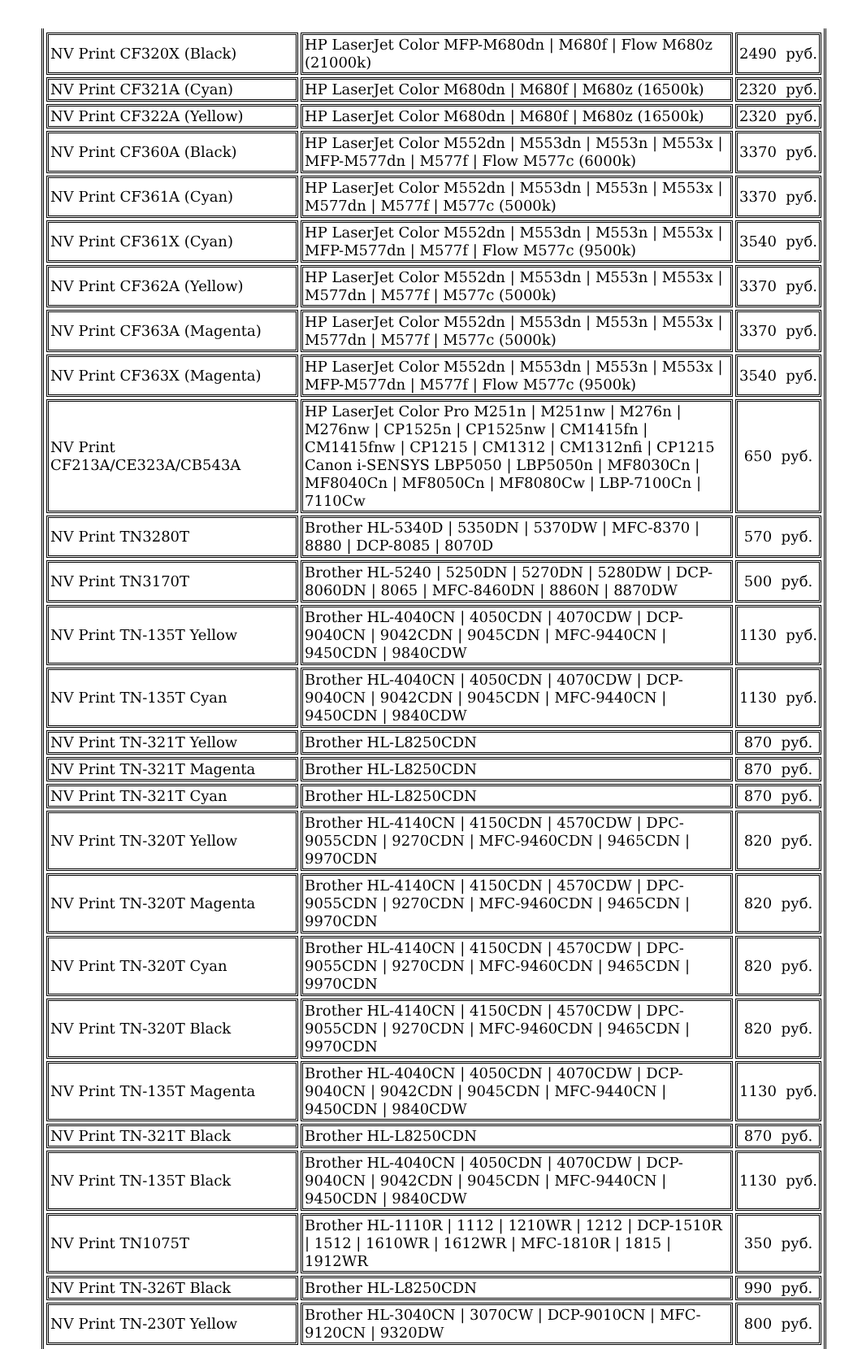| NV Print CF320X (Black) | HP LaserJet Color MFP-M680dn / M680f / Flow M680z (21000k) | 2490 руб. |
| NV Print CF321A (Cyan) | HP LaserJet Color M680dn / M680f / M680z (16500k) | 2320 руб. |
| NV Print CF322A (Yellow) | HP LaserJet Color M680dn / M680f / M680z (16500k) | 2320 руб. |
| NV Print CF360A (Black) | HP LaserJet Color M552dn / M553dn / M553n / M553x / MFP-M577dn / M577f / Flow M577c (6000k) | 3370 руб. |
| NV Print CF361A (Cyan) | HP LaserJet Color M552dn / M553dn / M553n / M553x / M577dn / M577f / M577c (5000k) | 3370 руб. |
| NV Print CF361X (Cyan) | HP LaserJet Color M552dn / M553dn / M553n / M553x / MFP-M577dn / M577f / Flow M577c (9500k) | 3540 руб. |
| NV Print CF362A (Yellow) | HP LaserJet Color M552dn / M553dn / M553n / M553x / M577dn / M577f / M577c (5000k) | 3370 руб. |
| NV Print CF363A (Magenta) | HP LaserJet Color M552dn / M553dn / M553n / M553x / M577dn / M577f / M577c (5000k) | 3370 руб. |
| NV Print CF363X (Magenta) | HP LaserJet Color M552dn / M553dn / M553n / M553x / MFP-M577dn / M577f / Flow M577c (9500k) | 3540 руб. |
| NV Print CF213A/CE323A/CB543A | HP LaserJet Color Pro M251n / M251nw / M276n / M276nw / CP1525n / CP1525nw / CM1415fn / CM1415fnw / CP1215 / CM1312 / CM1312nfi / CP1215 Canon i-SENSYS LBP5050 / LBP5050n / MF8030Cn / MF8040Cn / MF8050Cn / MF8080Cw / LBP-7100Cn / 7110Cw | 650 руб. |
| NV Print TN3280T | Brother HL-5340D / 5350DN / 5370DW / MFC-8370 / 8880 / DCP-8085 / 8070D | 570 руб. |
| NV Print TN3170T | Brother HL-5240 / 5250DN / 5270DN / 5280DW / DCP-8060DN / 8065 / MFC-8460DN / 8860N / 8870DW | 500 руб. |
| NV Print TN-135T Yellow | Brother HL-4040CN / 4050CDN / 4070CDW / DCP-9040CN / 9042CDN / 9045CDN / MFC-9440CN / 9450CDN / 9840CDW | 1130 руб. |
| NV Print TN-135T Cyan | Brother HL-4040CN / 4050CDN / 4070CDW / DCP-9040CN / 9042CDN / 9045CDN / MFC-9440CN / 9450CDN / 9840CDW | 1130 руб. |
| NV Print TN-321T Yellow | Brother HL-L8250CDN | 870 руб. |
| NV Print TN-321T Magenta | Brother HL-L8250CDN | 870 руб. |
| NV Print TN-321T Cyan | Brother HL-L8250CDN | 870 руб. |
| NV Print TN-320T Yellow | Brother HL-4140CN / 4150CDN / 4570CDW / DPC-9055CDN / 9270CDN / MFC-9460CDN / 9465CDN / 9970CDN | 820 руб. |
| NV Print TN-320T Magenta | Brother HL-4140CN / 4150CDN / 4570CDW / DPC-9055CDN / 9270CDN / MFC-9460CDN / 9465CDN / 9970CDN | 820 руб. |
| NV Print TN-320T Cyan | Brother HL-4140CN / 4150CDN / 4570CDW / DPC-9055CDN / 9270CDN / MFC-9460CDN / 9465CDN / 9970CDN | 820 руб. |
| NV Print TN-320T Black | Brother HL-4140CN / 4150CDN / 4570CDW / DPC-9055CDN / 9270CDN / MFC-9460CDN / 9465CDN / 9970CDN | 820 руб. |
| NV Print TN-135T Magenta | Brother HL-4040CN / 4050CDN / 4070CDW / DCP-9040CN / 9042CDN / 9045CDN / MFC-9440CN / 9450CDN / 9840CDW | 1130 руб. |
| NV Print TN-321T Black | Brother HL-L8250CDN | 870 руб. |
| NV Print TN-135T Black | Brother HL-4040CN / 4050CDN / 4070CDW / DCP-9040CN / 9042CDN / 9045CDN / MFC-9440CN / 9450CDN / 9840CDW | 1130 руб. |
| NV Print TN1075T | Brother HL-1110R / 1112 / 1210WR / 1212 / DCP-1510R / 1512 / 1610WR / 1612WR / MFC-1810R / 1815 / 1912WR | 350 руб. |
| NV Print TN-326T Black | Brother HL-L8250CDN | 990 руб. |
| NV Print TN-230T Yellow | Brother HL-3040CN / 3070CW / DCP-9010CN / MFC-9120CN / 9320DW | 800 руб. |